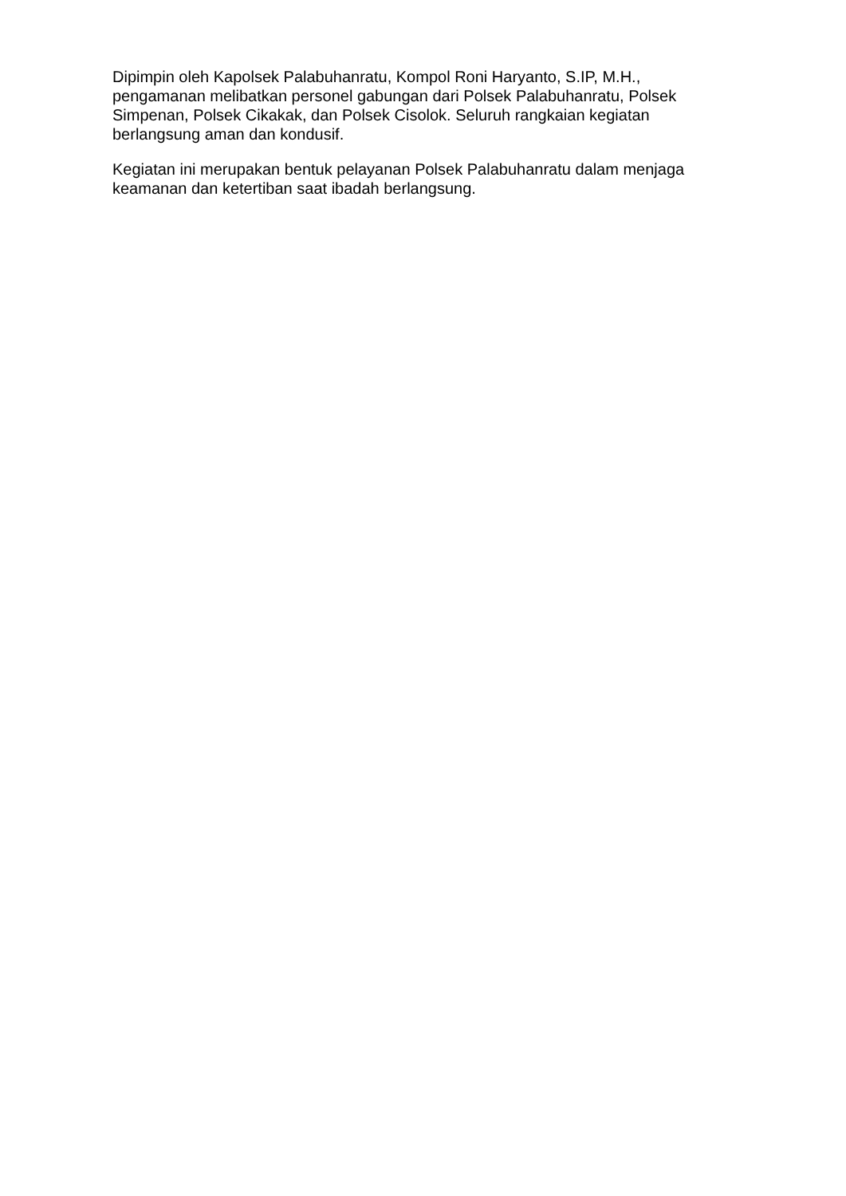Dipimpin oleh Kapolsek Palabuhanratu, Kompol Roni Haryanto, S.IP, M.H., pengamanan melibatkan personel gabungan dari Polsek Palabuhanratu, Polsek Simpenan, Polsek Cikakak, dan Polsek Cisolok. Seluruh rangkaian kegiatan berlangsung aman dan kondusif.
Kegiatan ini merupakan bentuk pelayanan Polsek Palabuhanratu dalam menjaga keamanan dan ketertiban saat ibadah berlangsung.